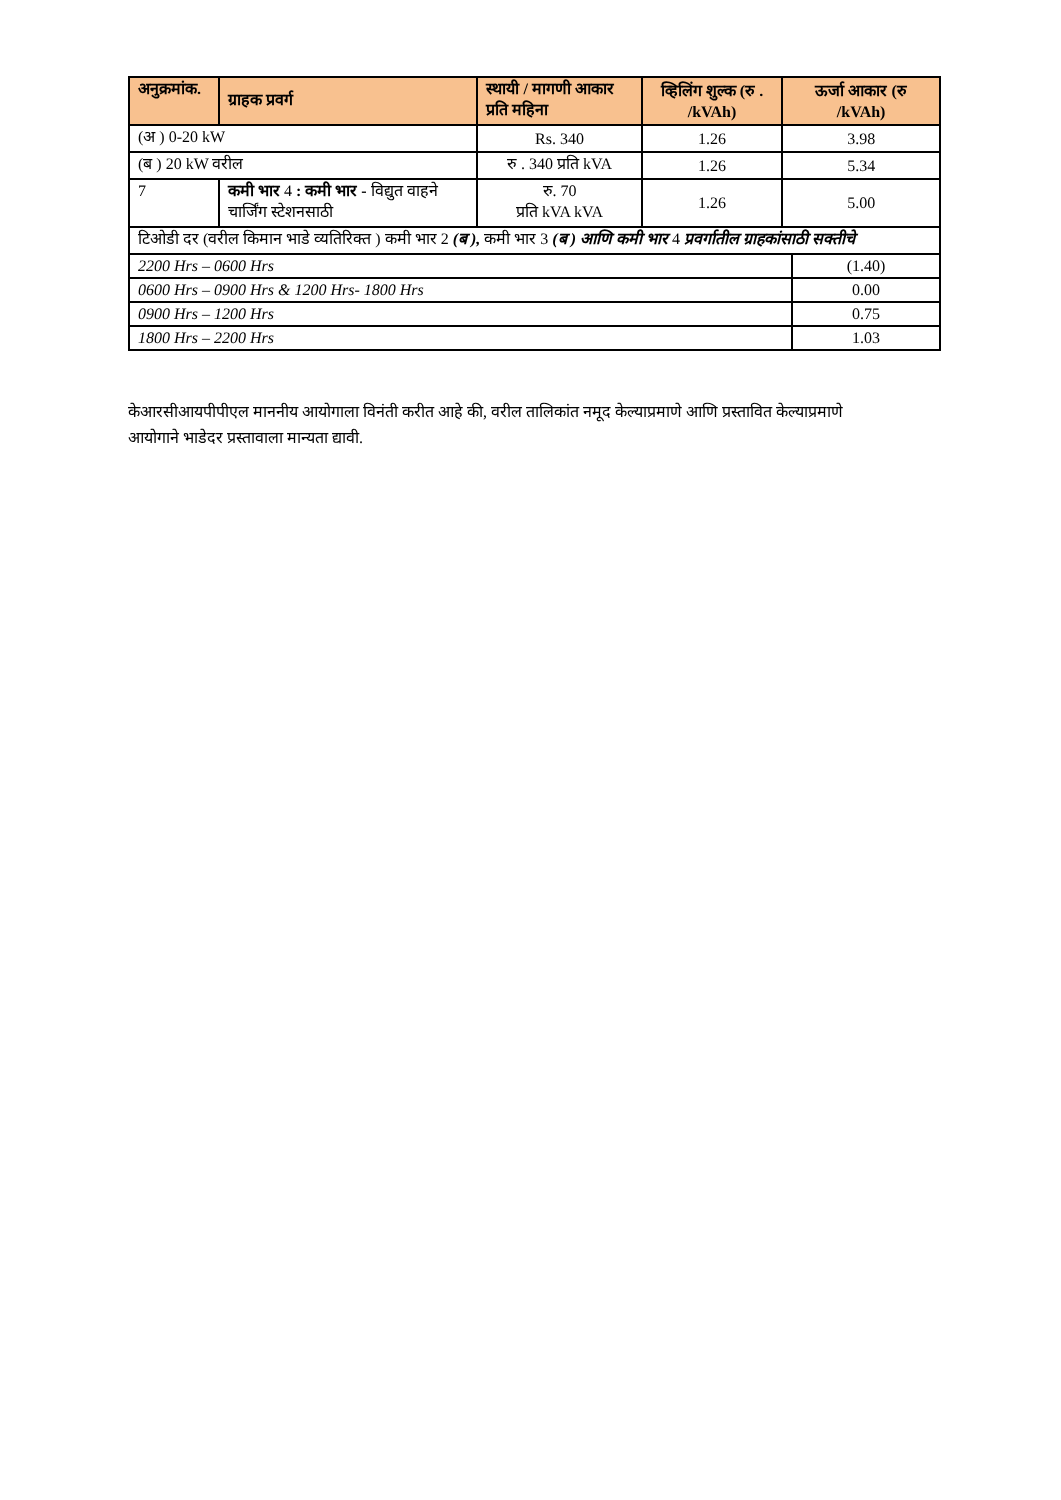| अनुक्रमांक. | ग्राहक प्रवर्ग | स्थायी / मागणी आकार प्रति महिना | व्हिलिंग शुल्क (रु . /kVAh) | ऊर्जा आकार (रु /kVAh) | |
| --- | --- | --- | --- | --- | --- |
| (अ ) 0-20 kW | | Rs. 340 | 1.26 | 3.98 | |
| (ब ) 20 kW वरील | | रु . 340 प्रति kVA | 1.26 | 5.34 | |
| 7 | कमी भार 4 : कमी भार - विद्युत वाहने चार्जिंग स्टेशनसाठी | रु. 70 प्रति kVA kVA | 1.26 | 5.00 | |
| टिओडी दर (वरील किमान भाडे व्यतिरिक्त ) कमी भार 2 (ब ), कमी भार 3 (ब ) आणि कमी भार 4 प्रवर्गातील ग्राहकांसाठी सक्तीचे | | | | | |
| 2200 Hrs – 0600 Hrs | | | | | (1.40) |
| 0600 Hrs – 0900 Hrs & 1200 Hrs- 1800 Hrs | | | | | 0.00 |
| 0900 Hrs – 1200 Hrs | | | | | 0.75 |
| 1800 Hrs – 2200 Hrs | | | | | 1.03 |
केआरसीआयपीपीएल माननीय आयोगाला विनंती करीत आहे की, वरील तालिकांत नमूद केल्याप्रमाणे आणि प्रस्तावित केल्याप्रमाणे आयोगाने भाडेदर प्रस्तावाला मान्यता द्यावी.